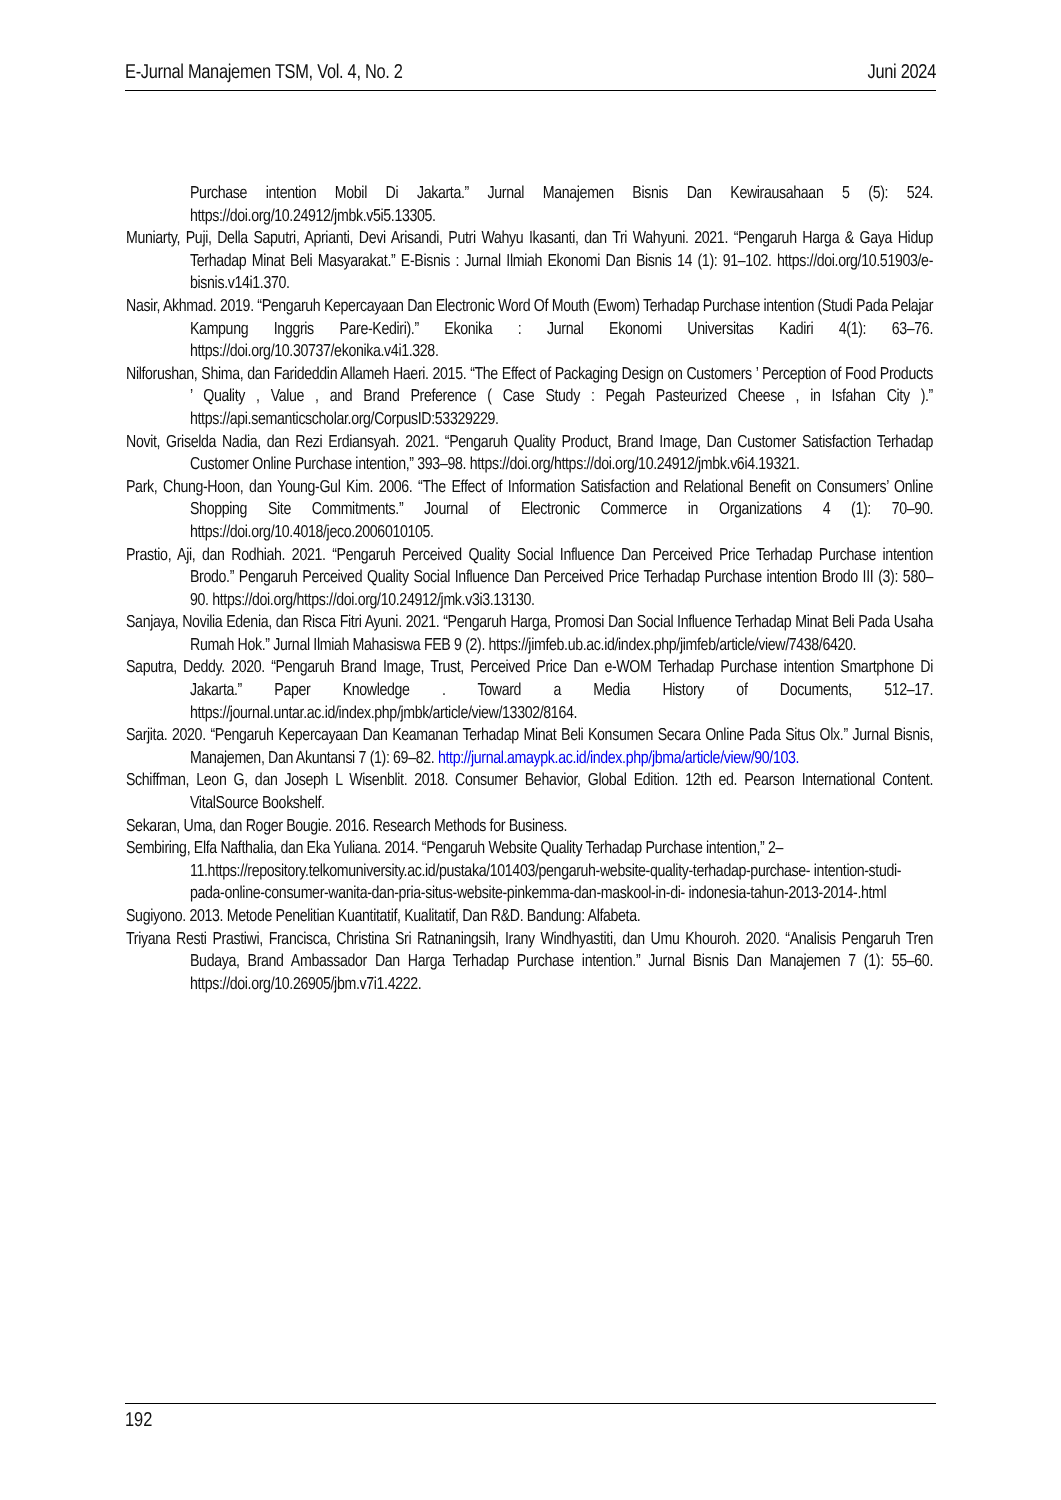E-Jurnal Manajemen TSM, Vol. 4, No. 2 Juni 2024
Purchase intention Mobil Di Jakarta.” Jurnal Manajemen Bisnis Dan Kewirausahaan 5 (5): 524. https://doi.org/10.24912/jmbk.v5i5.13305.
Muniarty, Puji, Della Saputri, Aprianti, Devi Arisandi, Putri Wahyu Ikasanti, dan Tri Wahyuni. 2021. “Pengaruh Harga & Gaya Hidup Terhadap Minat Beli Masyarakat.” E-Bisnis : Jurnal Ilmiah Ekonomi Dan Bisnis 14 (1): 91–102. https://doi.org/10.51903/e-bisnis.v14i1.370.
Nasir, Akhmad. 2019. “Pengaruh Kepercayaan Dan Electronic Word Of Mouth (Ewom) Terhadap Purchase intention (Studi Pada Pelajar Kampung Inggris Pare-Kediri).” Ekonika : Jurnal Ekonomi Universitas Kadiri 4(1): 63–76. https://doi.org/10.30737/ekonika.v4i1.328.
Nilforushan, Shima, dan Farideddin Allameh Haeri. 2015. “The Effect of Packaging Design on Customers ’ Perception of Food Products ’ Quality , Value , and Brand Preference ( Case Study : Pegah Pasteurized Cheese , in Isfahan City ).” https://api.semanticscholar.org/CorpusID:53329229.
Novit, Griselda Nadia, dan Rezi Erdiansyah. 2021. “Pengaruh Quality Product, Brand Image, Dan Customer Satisfaction Terhadap Customer Online Purchase intention,” 393–98. https://doi.org/https://doi.org/10.24912/jmbk.v6i4.19321.
Park, Chung-Hoon, dan Young-Gul Kim. 2006. “The Effect of Information Satisfaction and Relational Benefit on Consumers’ Online Shopping Site Commitments.” Journal of Electronic Commerce in Organizations 4 (1): 70–90. https://doi.org/10.4018/jeco.2006010105.
Prastio, Aji, dan Rodhiah. 2021. “Pengaruh Perceived Quality Social Influence Dan Perceived Price Terhadap Purchase intention Brodo.” Pengaruh Perceived Quality Social Influence Dan Perceived Price Terhadap Purchase intention Brodo III (3): 580–90. https://doi.org/https://doi.org/10.24912/jmk.v3i3.13130.
Sanjaya, Novilia Edenia, dan Risca Fitri Ayuni. 2021. “Pengaruh Harga, Promosi Dan Social Influence Terhadap Minat Beli Pada Usaha Rumah Hok.” Jurnal Ilmiah Mahasiswa FEB 9 (2). https://jimfeb.ub.ac.id/index.php/jimfeb/article/view/7438/6420.
Saputra, Deddy. 2020. “Pengaruh Brand Image, Trust, Perceived Price Dan e-WOM Terhadap Purchase intention Smartphone Di Jakarta.” Paper Knowledge . Toward a Media History of Documents, 512–17. https://journal.untar.ac.id/index.php/jmbk/article/view/13302/8164.
Sarjita. 2020. “Pengaruh Kepercayaan Dan Keamanan Terhadap Minat Beli Konsumen Secara Online Pada Situs Olx.” Jurnal Bisnis, Manajemen, Dan Akuntansi 7 (1): 69–82. http://jurnal.amaypk.ac.id/index.php/jbma/article/view/90/103.
Schiffman, Leon G, dan Joseph L Wisenblit. 2018. Consumer Behavior, Global Edition. 12th ed. Pearson International Content. VitalSource Bookshelf.
Sekaran, Uma, dan Roger Bougie. 2016. Research Methods for Business.
Sembiring, Elfa Nafthalia, dan Eka Yuliana. 2014. “Pengaruh Website Quality Terhadap Purchase intention,” 2–11.https://repository.telkomuniversity.ac.id/pustaka/101403/pengaruh-website-quality-terhadap-purchase- intention-studi-pada-online-consumer-wanita-dan-pria-situs-website-pinkemma-dan-maskool-in-di- indonesia-tahun-2013-2014-.html
Sugiyono. 2013. Metode Penelitian Kuantitatif, Kualitatif, Dan R&D. Bandung: Alfabeta.
Triyana Resti Prastiwi, Francisca, Christina Sri Ratnaningsih, Irany Windhyastiti, dan Umu Khouroh. 2020. “Analisis Pengaruh Tren Budaya, Brand Ambassador Dan Harga Terhadap Purchase intention.” Jurnal Bisnis Dan Manajemen 7 (1): 55–60. https://doi.org/10.26905/jbm.v7i1.4222.
192